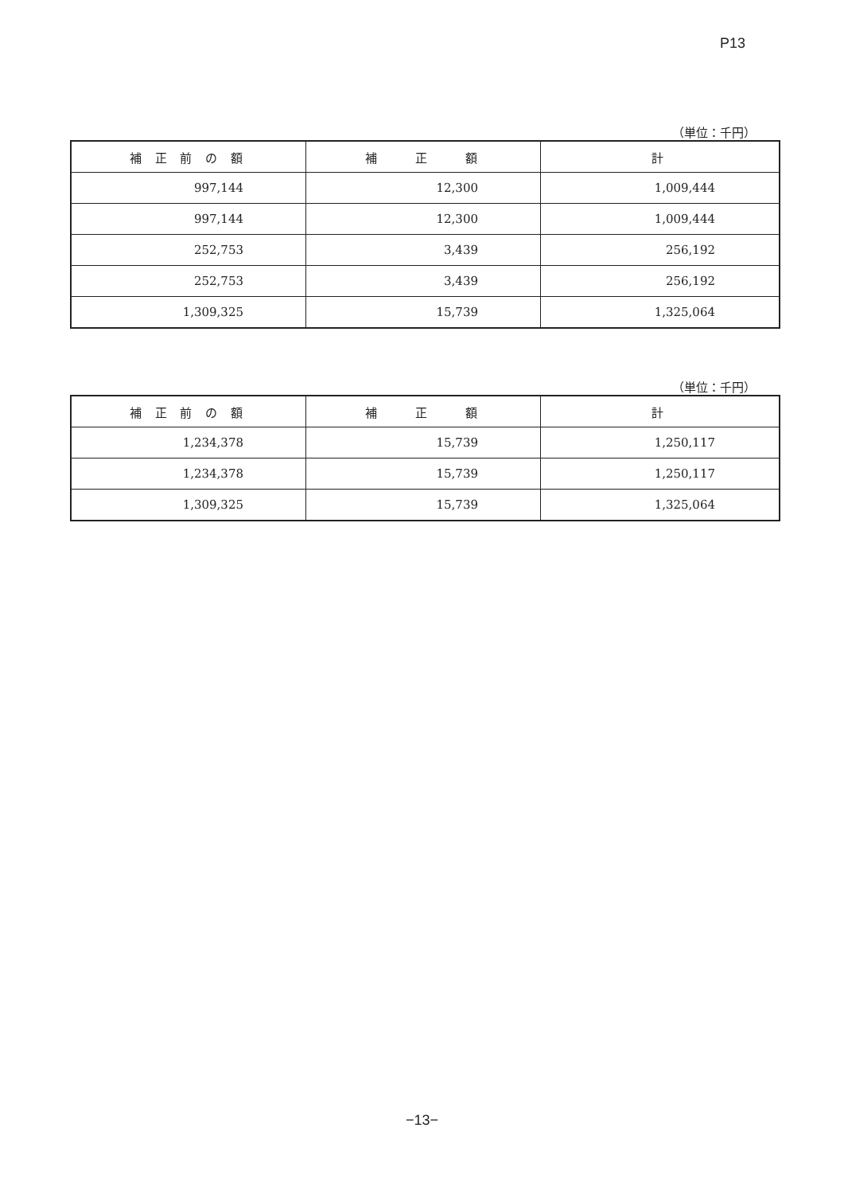P13
（単位：千円）
| 補 正 前 の 額 | 補 正 額 | 計 |
| --- | --- | --- |
| 997,144 | 12,300 | 1,009,444 |
| 997,144 | 12,300 | 1,009,444 |
| 252,753 | 3,439 | 256,192 |
| 252,753 | 3,439 | 256,192 |
| 1,309,325 | 15,739 | 1,325,064 |
（単位：千円）
| 補 正 前 の 額 | 補 正 額 | 計 |
| --- | --- | --- |
| 1,234,378 | 15,739 | 1,250,117 |
| 1,234,378 | 15,739 | 1,250,117 |
| 1,309,325 | 15,739 | 1,325,064 |
−13−